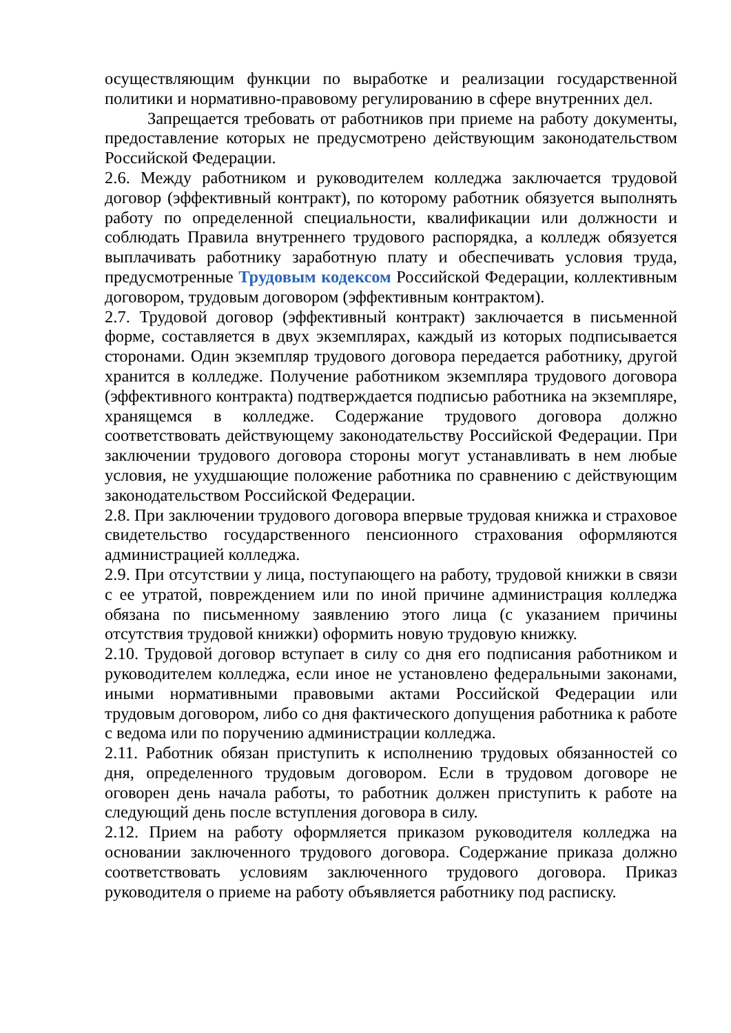осуществляющим функции по выработке и реализации государственной политики и нормативно-правовому регулированию в сфере внутренних дел.
Запрещается требовать от работников при приеме на работу документы, предоставление которых не предусмотрено действующим законодательством Российской Федерации.
2.6. Между работником и руководителем колледжа заключается трудовой договор (эффективный контракт), по которому работник обязуется выполнять работу по определенной специальности, квалификации или должности и соблюдать Правила внутреннего трудового распорядка, а колледж обязуется выплачивать работнику заработную плату и обеспечивать условия труда, предусмотренные Трудовым кодексом Российской Федерации, коллективным договором, трудовым договором (эффективным контрактом).
2.7. Трудовой договор (эффективный контракт) заключается в письменной форме, составляется в двух экземплярах, каждый из которых подписывается сторонами. Один экземпляр трудового договора передается работнику, другой хранится в колледже. Получение работником экземпляра трудового договора (эффективного контракта) подтверждается подписью работника на экземпляре, хранящемся в колледже. Содержание трудового договора должно соответствовать действующему законодательству Российской Федерации. При заключении трудового договора стороны могут устанавливать в нем любые условия, не ухудшающие положение работника по сравнению с действующим законодательством Российской Федерации.
2.8. При заключении трудового договора впервые трудовая книжка и страховое свидетельство государственного пенсионного страхования оформляются администрацией колледжа.
2.9. При отсутствии у лица, поступающего на работу, трудовой книжки в связи с ее утратой, повреждением или по иной причине администрация колледжа обязана по письменному заявлению этого лица (с указанием причины отсутствия трудовой книжки) оформить новую трудовую книжку.
2.10. Трудовой договор вступает в силу со дня его подписания работником и руководителем колледжа, если иное не установлено федеральными законами, иными нормативными правовыми актами Российской Федерации или трудовым договором, либо со дня фактического допущения работника к работе с ведома или по поручению администрации колледжа.
2.11. Работник обязан приступить к исполнению трудовых обязанностей со дня, определенного трудовым договором. Если в трудовом договоре не оговорен день начала работы, то работник должен приступить к работе на следующий день после вступления договора в силу.
2.12. Прием на работу оформляется приказом руководителя колледжа на основании заключенного трудового договора. Содержание приказа должно соответствовать условиям заключенного трудового договора. Приказ руководителя о приеме на работу объявляется работнику под расписку.